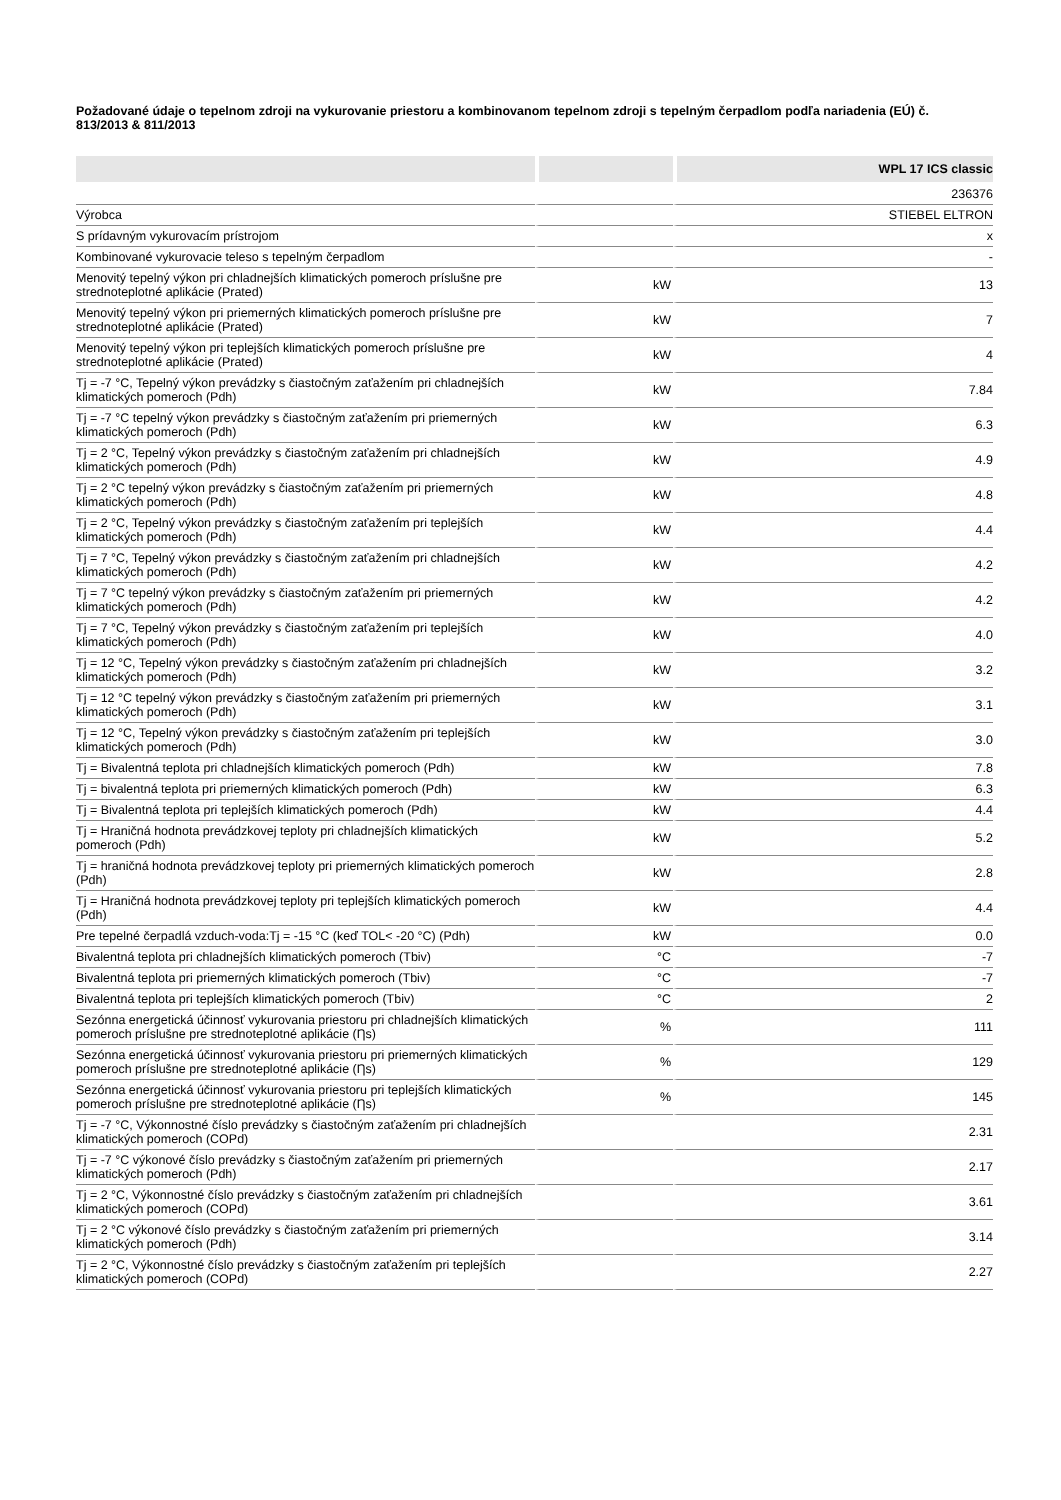Požadované údaje o tepelnom zdroji na vykurovanie priestoru a kombinovanom tepelnom zdroji s tepelným čerpadlom podľa nariadenia (EÚ) č. 813/2013 & 811/2013
| | | WPL 17 ICS classic |
| --- | --- | --- |
| | | 236376 |
| Výrobca | | STIEBEL ELTRON |
| S prídavným vykurovacím prístrojom | | x |
| Kombinované vykurovacie teleso s tepelným čerpadlom | | - |
| Menovitý tepelný výkon pri chladnejších klimatických pomeroch príslušne pre strednoteplotné aplikácie (Prated) | kW | 13 |
| Menovitý tepelný výkon pri priemerných klimatických pomeroch príslušne pre strednoteplotné aplikácie (Prated) | kW | 7 |
| Menovitý tepelný výkon pri teplejších klimatických pomeroch príslušne pre strednoteplotné aplikácie (Prated) | kW | 4 |
| Tj = -7 °C, Tepelný výkon prevádzky s čiastočným zaťažením pri chladnejších klimatických pomeroch (Pdh) | kW | 7.84 |
| Tj = -7 °C tepelný výkon prevádzky s čiastočným zaťažením pri priemerných klimatických pomeroch (Pdh) | kW | 6.3 |
| Tj = 2 °C, Tepelný výkon prevádzky s čiastočným zaťažením pri chladnejších klimatických pomeroch (Pdh) | kW | 4.9 |
| Tj = 2 °C tepelný výkon prevádzky s čiastočným zaťažením pri priemerných klimatických pomeroch (Pdh) | kW | 4.8 |
| Tj = 2 °C, Tepelný výkon prevádzky s čiastočným zaťažením pri teplejších klimatických pomeroch (Pdh) | kW | 4.4 |
| Tj = 7 °C, Tepelný výkon prevádzky s čiastočným zaťažením pri chladnejších klimatických pomeroch (Pdh) | kW | 4.2 |
| Tj = 7 °C tepelný výkon prevádzky s čiastočným zaťažením pri priemerných klimatických pomeroch (Pdh) | kW | 4.2 |
| Tj = 7 °C, Tepelný výkon prevádzky s čiastočným zaťažením pri teplejších klimatických pomeroch (Pdh) | kW | 4.0 |
| Tj = 12 °C, Tepelný výkon prevádzky s čiastočným zaťažením pri chladnejších klimatických pomeroch (Pdh) | kW | 3.2 |
| Tj = 12 °C tepelný výkon prevádzky s čiastočným zaťažením pri priemerných klimatických pomeroch (Pdh) | kW | 3.1 |
| Tj = 12 °C, Tepelný výkon prevádzky s čiastočným zaťažením pri teplejších klimatických pomeroch (Pdh) | kW | 3.0 |
| Tj = Bivalentná teplota pri chladnejších klimatických pomeroch (Pdh) | kW | 7.8 |
| Tj = bivalentná teplota pri priemerných klimatických pomeroch (Pdh) | kW | 6.3 |
| Tj = Bivalentná teplota pri teplejších klimatických pomeroch (Pdh) | kW | 4.4 |
| Tj = Hraničná hodnota prevádzkovej teploty pri chladnejších klimatických pomeroch (Pdh) | kW | 5.2 |
| Tj = hraničná hodnota prevádzkovej teploty pri priemerných klimatických pomeroch (Pdh) | kW | 2.8 |
| Tj = Hraničná hodnota prevádzkovej teploty pri teplejších klimatických pomeroch (Pdh) | kW | 4.4 |
| Pre tepelné čerpadlá vzduch-voda:Tj = -15 °C (keď TOL< -20 °C) (Pdh) | kW | 0.0 |
| Bivalentná teplota pri chladnejších klimatických pomeroch (Tbiv) | °C | -7 |
| Bivalentná teplota pri priemerných klimatických pomeroch (Tbiv) | °C | -7 |
| Bivalentná teplota pri teplejších klimatických pomeroch (Tbiv) | °C | 2 |
| Sezónna energetická účinnosť vykurovania priestoru pri chladnejších klimatických pomeroch príslušne pre strednoteplotné aplikácie (Ƞs) | % | 111 |
| Sezónna energetická účinnosť vykurovania priestoru pri priemerných klimatických pomeroch príslušne pre strednoteplotné aplikácie (Ƞs) | % | 129 |
| Sezónna energetická účinnosť vykurovania priestoru pri teplejších klimatických pomeroch príslušne pre strednoteplotné aplikácie (Ƞs) | % | 145 |
| Tj = -7 °C, Výkonnostné číslo prevádzky s čiastočným zaťažením pri chladnejších klimatických pomeroch (COPd) | | 2.31 |
| Tj = -7 °C výkonové číslo prevádzky s čiastočným zaťažením pri priemerných klimatických pomeroch (Pdh) | | 2.17 |
| Tj = 2 °C, Výkonnostné číslo prevádzky s čiastočným zaťažením pri chladnejších klimatických pomeroch (COPd) | | 3.61 |
| Tj = 2 °C výkonové číslo prevádzky s čiastočným zaťažením pri priemerných klimatických pomeroch (Pdh) | | 3.14 |
| Tj = 2 °C, Výkonnostné číslo prevádzky s čiastočným zaťažením pri teplejších klimatických pomeroch (COPd) | | 2.27 |